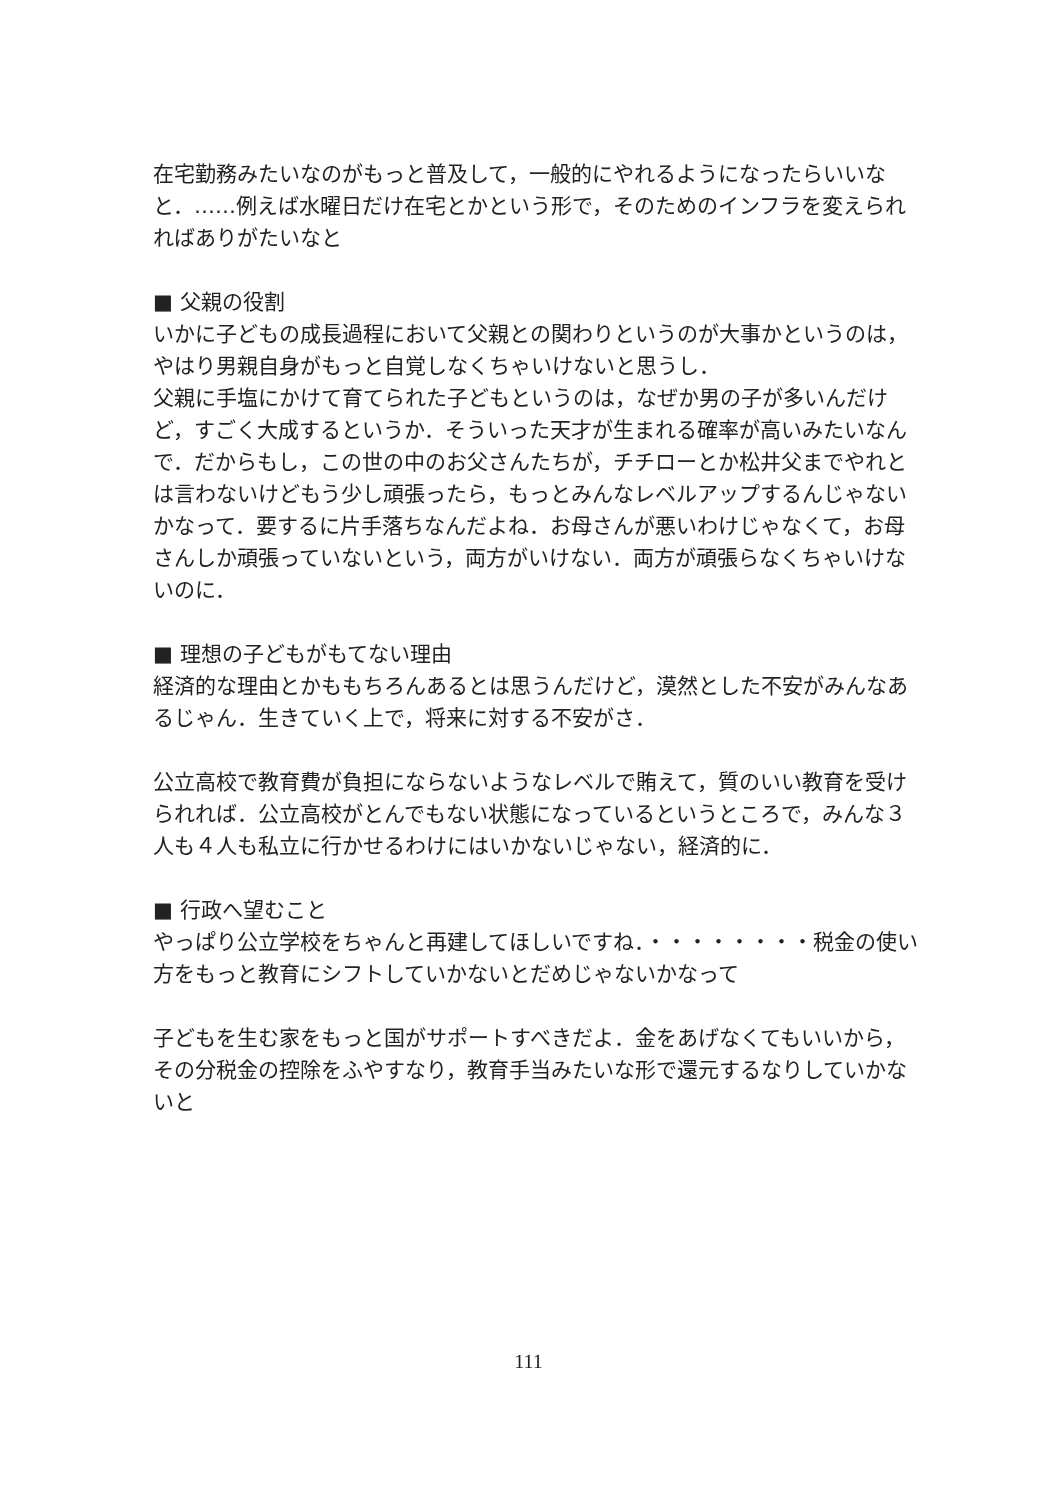在宅勤務みたいなのがもっと普及して，一般的にやれるようになったらいいなと．……例えば水曜日だけ在宅とかという形で，そのためのインフラを変えられればありがたいなと
■ 父親の役割
いかに子どもの成長過程において父親との関わりというのが大事かというのは，やはり男親自身がもっと自覚しなくちゃいけないと思うし．
父親に手塩にかけて育てられた子どもというのは，なぜか男の子が多いんだけど，すごく大成するというか．そういった天才が生まれる確率が高いみたいなんで．だからもし，この世の中のお父さんたちが，チチローとか松井父までやれとは言わないけどもう少し頑張ったら，もっとみんなレベルアップするんじゃないかなって．要するに片手落ちなんだよね．お母さんが悪いわけじゃなくて，お母さんしか頑張っていないという，両方がいけない．両方が頑張らなくちゃいけないのに．
■ 理想の子どもがもてない理由
経済的な理由とかももちろんあるとは思うんだけど，漠然とした不安がみんなあるじゃん．生きていく上で，将来に対する不安がさ．
公立高校で教育費が負担にならないようなレベルで賄えて，質のいい教育を受けられれば．公立高校がとんでもない状態になっているというところで，みんな３人も４人も私立に行かせるわけにはいかないじゃない，経済的に．
■ 行政へ望むこと
やっぱり公立学校をちゃんと再建してほしいですね．・・・・・・・・税金の使い方をもっと教育にシフトしていかないとだめじゃないかなって
子どもを生む家をもっと国がサポートすべきだよ．金をあげなくてもいいから，その分税金の控除をふやすなり，教育手当みたいな形で還元するなりしていかないと
111